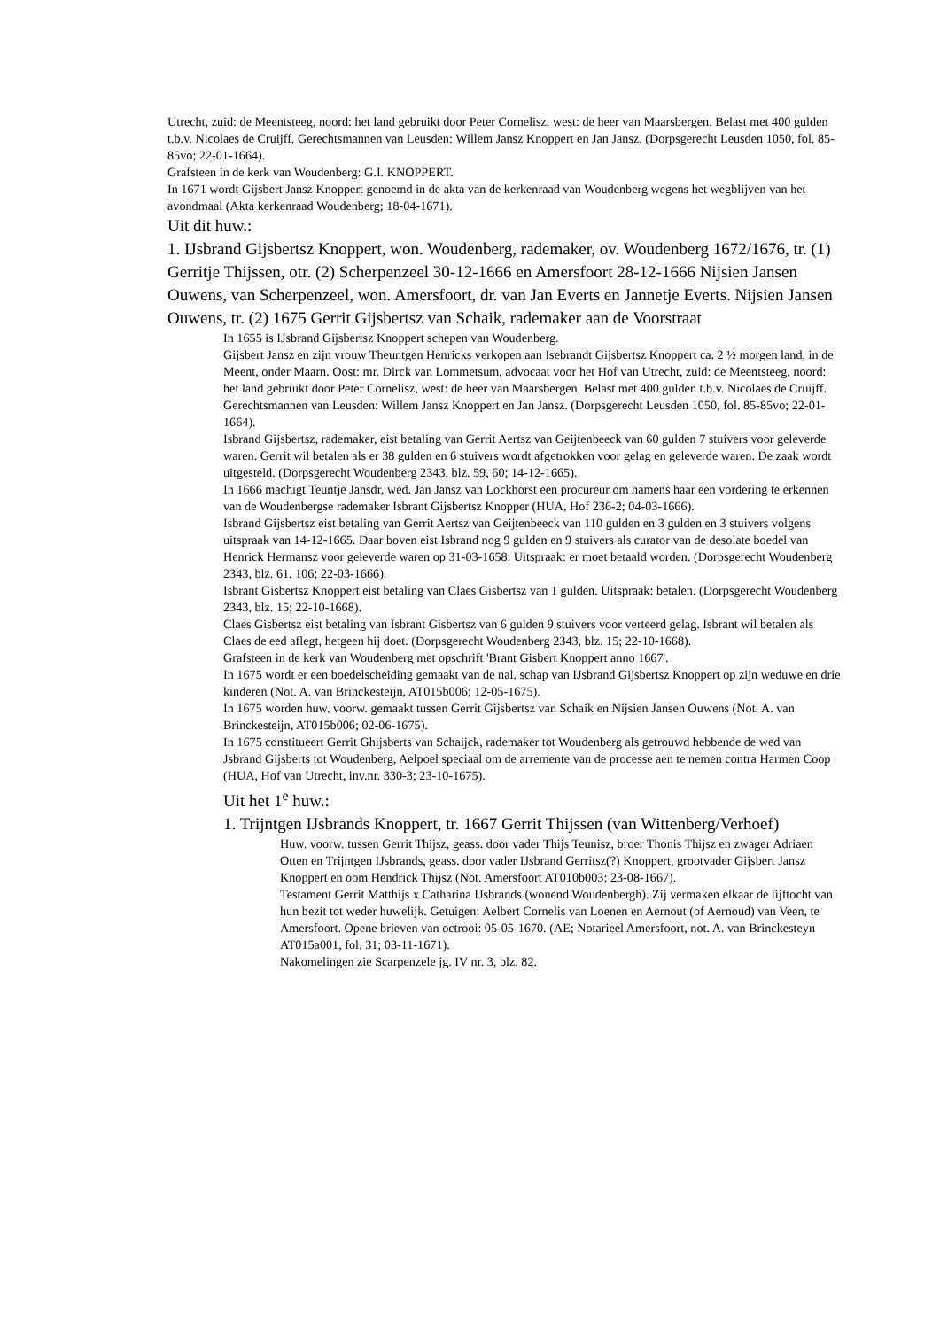Utrecht, zuid: de Meentsteeg, noord: het land gebruikt door Peter Cornelisz, west: de heer van Maarsbergen. Belast met 400 gulden t.b.v. Nicolaes de Cruijff. Gerechtsmannen van Leusden: Willem Jansz Knoppert en Jan Jansz. (Dorpsgerecht Leusden 1050, fol. 85-85vo; 22-01-1664).
Grafsteen in de kerk van Woudenberg: G.I. KNOPPERT.
In 1671 wordt Gijsbert Jansz Knoppert genoemd in de akta van de kerkenraad van Woudenberg wegens het wegblijven van het avondmaal (Akta kerkenraad Woudenberg; 18-04-1671).
Uit dit huw.:
1. IJsbrand Gijsbertsz Knoppert, won. Woudenberg, rademaker, ov. Woudenberg 1672/1676, tr. (1) Gerritje Thijssen, otr. (2) Scherpenzeel 30-12-1666 en Amersfoort 28-12-1666 Nijsien Jansen Ouwens, van Scherpenzeel, won. Amersfoort, dr. van Jan Everts en Jannetje Everts. Nijsien Jansen Ouwens, tr. (2) 1675 Gerrit Gijsbertsz van Schaik, rademaker aan de Voorstraat
In 1655 is IJsbrand Gijsbertsz Knoppert schepen van Woudenberg.
Gijsbert Jansz en zijn vrouw Theuntgen Henricks verkopen aan Isebrandt Gijsbertsz Knoppert ca. 2 ½ morgen land, in de Meent, onder Maarn. Oost: mr. Dirck van Lommetsum, advocaat voor het Hof van Utrecht, zuid: de Meentsteeg, noord: het land gebruikt door Peter Cornelisz, west: de heer van Maarsbergen. Belast met 400 gulden t.b.v. Nicolaes de Cruijff. Gerechtsmannen van Leusden: Willem Jansz Knoppert en Jan Jansz. (Dorpsgerecht Leusden 1050, fol. 85-85vo; 22-01-1664).
Isbrand Gijsbertsz, rademaker, eist betaling van Gerrit Aertsz van Geijtenbeeck van 60 gulden 7 stuivers voor geleverde waren. Gerrit wil betalen als er 38 gulden en 6 stuivers wordt afgetrokken voor gelag en geleverde waren. De zaak wordt uitgesteld. (Dorpsgerecht Woudenberg 2343, blz. 59, 60; 14-12-1665).
In 1666 machigt Teuntje Jansdr, wed. Jan Jansz van Lockhorst een procureur om namens haar een vordering te erkennen van de Woudenbergse rademaker Isbrant Gijsbertsz Knopper (HUA, Hof 236-2; 04-03-1666).
Isbrand Gijsbertsz eist betaling van Gerrit Aertsz van Geijtenbeeck van 110 gulden en 3 gulden en 3 stuivers volgens uitspraak van 14-12-1665. Daar boven eist Isbrand nog 9 gulden en 9 stuivers als curator van de desolate boedel van Henrick Hermansz voor geleverde waren op 31-03-1658. Uitspraak: er moet betaald worden. (Dorpsgerecht Woudenberg 2343, blz. 61, 106; 22-03-1666).
Isbrant Gisbertsz Knoppert eist betaling van Claes Gisbertsz van 1 gulden. Uitspraak: betalen. (Dorpsgerecht Woudenberg 2343, blz. 15; 22-10-1668).
Claes Gisbertsz eist betaling van Isbrant Gisbertsz van 6 gulden 9 stuivers voor verteerd gelag. Isbrant wil betalen als Claes de eed aflegt, hetgeen hij doet. (Dorpsgerecht Woudenberg 2343, blz. 15; 22-10-1668).
Grafsteen in de kerk van Woudenberg met opschrift 'Brant Gisbert Knoppert anno 1667'.
In 1675 wordt er een boedelscheiding gemaakt van de nal. schap van IJsbrand Gijsbertsz Knoppert op zijn weduwe en drie kinderen (Not. A. van Brinckesteijn, AT015b006; 12-05-1675).
In 1675 worden huw. voorw. gemaakt tussen Gerrit Gijsbertsz van Schaik en Nijsien Jansen Ouwens (Not. A. van Brinckesteijn, AT015b006; 02-06-1675).
In 1675 constitueert Gerrit Ghijsberts van Schaijck, rademaker tot Woudenberg als getrouwd hebbende de wed van Jsbrand Gijsberts tot Woudenberg, Aelpoel speciaal om de arremente van de processe aen te nemen contra Harmen Coop (HUA, Hof van Utrecht, inv.nr. 330-3; 23-10-1675).
Uit het 1<sup>e</sup> huw.:
1. Trijntgen IJsbrands Knoppert, tr. 1667 Gerrit Thijssen (van Wittenberg/Verhoef)
Huw. voorw. tussen Gerrit Thijsz, geass. door vader Thijs Teunisz, broer Thonis Thijsz en zwager Adriaen Otten en Trijntgen IJsbrands, geass. door vader IJsbrand Gerritsz(?) Knoppert, grootvader Gijsbert Jansz Knoppert en oom Hendrick Thijsz (Not. Amersfoort AT010b003; 23-08-1667).
Testament Gerrit Matthijs x Catharina IJsbrands (wonend Woudenbergh). Zij vermaken elkaar de lijftocht van hun bezit tot weder huwelijk. Getuigen: Aelbert Cornelis van Loenen en Aernout (of Aernoud) van Veen, te Amersfoort. Opene brieven van octrooi: 05-05-1670. (AE; Notarieel Amersfoort, not. A. van Brinckesteyn AT015a001, fol. 31; 03-11-1671).
Nakomelingen zie Scarpenzele jg. IV nr. 3, blz. 82.